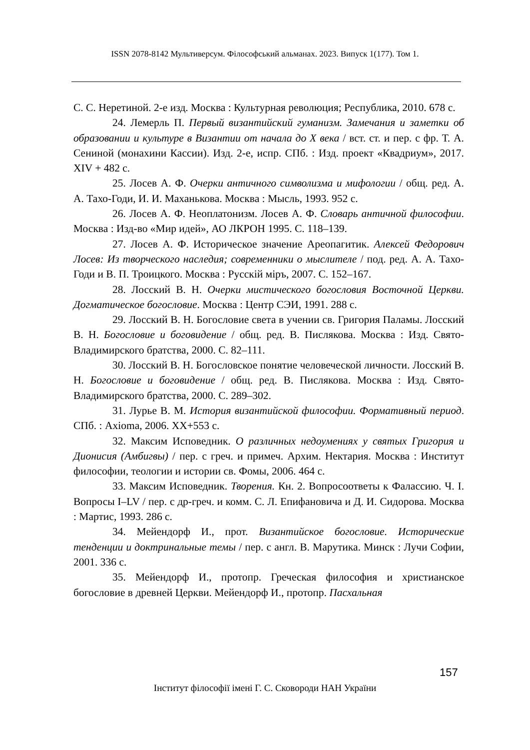ISSN 2078-8142 Мультиверсум. Філософський альманах. 2023. Випуск 1(177). Том 1.
С. С. Неретиной. 2-е изд. Москва : Культурная революция; Республика, 2010. 678 с.
24. Лемерль П. Первый византийский гуманизм. Замечания и заметки об образовании и культуре в Византии от начала до X века / вст. ст. и пер. с фр. Т. А. Сениной (монахини Кассии). Изд. 2-е, испр. СПб. : Изд. проект «Квадриум», 2017. XIV + 482 с.
25. Лосев А. Ф. Очерки античного символизма и мифологии / общ. ред. А. А. Тахо-Годи, И. И. Маханькова. Москва : Мысль, 1993. 952 с.
26. Лосев А. Ф. Неоплатонизм. Лосев А. Ф. Словарь античной философии. Москва : Изд-во «Мир идей», АО ЛКРОН 1995. С. 118–139.
27. Лосев А. Ф. Историческое значение Ареопагитик. Алексей Федорович Лосев: Из творческого наследия; современники о мыслителе / под. ред. А. А. Тахо-Годи и В. П. Троицкого. Москва : Русскiй мiръ, 2007. С. 152–167.
28. Лосский В. Н. Очерки мистического богословия Восточной Церкви. Догматическое богословие. Москва : Центр СЭИ, 1991. 288 с.
29. Лосский В. Н. Богословие света в учении св. Григория Паламы. Лосский В. Н. Богословие и боговидение / общ. ред. В. Пислякова. Москва : Изд. Свято-Владимирского братства, 2000. С. 82–111.
30. Лосский В. Н. Богословское понятие человеческой личности. Лосский В. Н. Богословие и боговидение / общ. ред. В. Пислякова. Москва : Изд. Свято-Владимирского братства, 2000. С. 289–302.
31. Лурье В. М. История византийской философии. Формативный период. СПб. : Axioma, 2006. XX+553 с.
32. Максим Исповедник. О различных недоумениях у святых Григория и Дионисия (Амбигвы) / пер. с греч. и примеч. Архим. Нектария. Москва : Институт философии, теологии и истории св. Фомы, 2006. 464 с.
33. Максим Исповедник. Творения. Кн. 2. Вопросоответы к Фалассию. Ч. I. Вопросы I–LV / пер. с др-греч. и комм. С. Л. Епифановича и Д. И. Сидорова. Москва : Мартис, 1993. 286 с.
34. Мейендорф И., прот. Византийское богословие. Исторические тенденции и доктринальные темы / пер. с англ. В. Марутика. Минск : Лучи Софии, 2001. 336 с.
35. Мейендорф И., протопр. Греческая философия и христианское богословие в древней Церкви. Мейендорф И., протопр. Пасхальная
157
Інститут філософії імені Г. С. Сковороди НАН України